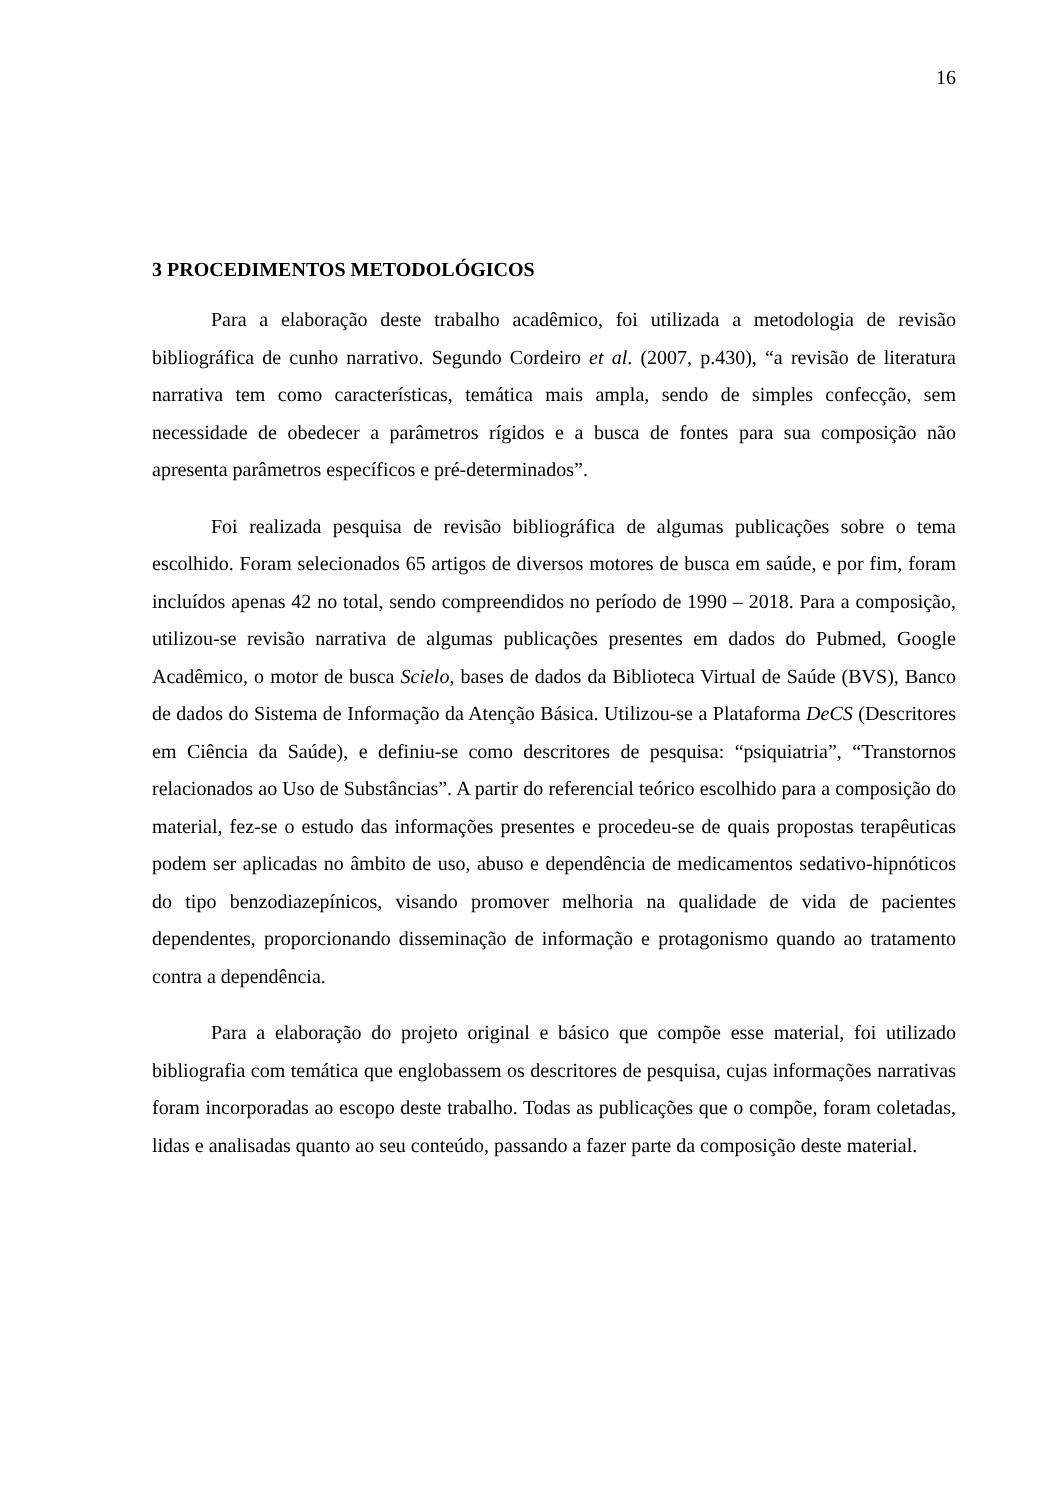16
3 PROCEDIMENTOS METODOLÓGICOS
Para a elaboração deste trabalho acadêmico, foi utilizada a metodologia de revisão bibliográfica de cunho narrativo. Segundo Cordeiro et al. (2007, p.430), “a revisão de literatura narrativa tem como características, temática mais ampla, sendo de simples confecção, sem necessidade de obedecer a parâmetros rígidos e a busca de fontes para sua composição não apresenta parâmetros específicos e pré-determinados”.
Foi realizada pesquisa de revisão bibliográfica de algumas publicações sobre o tema escolhido. Foram selecionados 65 artigos de diversos motores de busca em saúde, e por fim, foram incluídos apenas 42 no total, sendo compreendidos no período de 1990 – 2018. Para a composição, utilizou-se revisão narrativa de algumas publicações presentes em dados do Pubmed, Google Acadêmico, o motor de busca Scielo, bases de dados da Biblioteca Virtual de Saúde (BVS), Banco de dados do Sistema de Informação da Atenção Básica. Utilizou-se a Plataforma DeCS (Descritores em Ciência da Saúde), e definiu-se como descritores de pesquisa: “psiquiatria”, “Transtornos relacionados ao Uso de Substâncias”. A partir do referencial teórico escolhido para a composição do material, fez-se o estudo das informações presentes e procedeu-se de quais propostas terapêuticas podem ser aplicadas no âmbito de uso, abuso e dependência de medicamentos sedativo-hipnóticos do tipo benzodiazepínicos, visando promover melhoria na qualidade de vida de pacientes dependentes, proporcionando disseminação de informação e protagonismo quando ao tratamento contra a dependência.
Para a elaboração do projeto original e básico que compõe esse material, foi utilizado bibliografia com temática que englobassem os descritores de pesquisa, cujas informações narrativas foram incorporadas ao escopo deste trabalho. Todas as publicações que o compõe, foram coletadas, lidas e analisadas quanto ao seu conteúdo, passando a fazer parte da composição deste material.